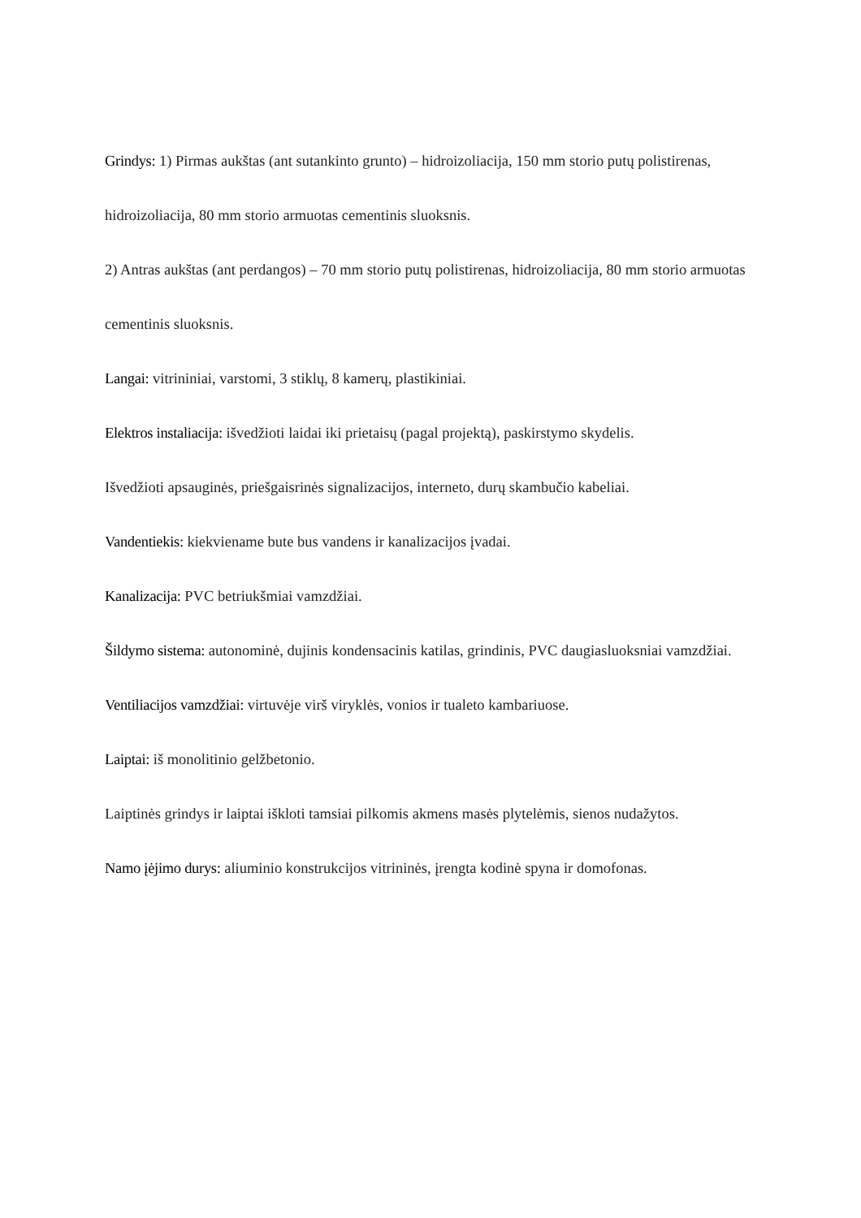Grindys: 1) Pirmas aukštas (ant sutankinto grunto) – hidroizoliacija, 150 mm storio putų polistirenas, hidroizoliacija, 80 mm storio armuotas cementinis sluoksnis.
2) Antras aukštas (ant perdangos) – 70 mm storio putų polistirenas, hidroizoliacija, 80 mm storio armuotas cementinis sluoksnis.
Langai: vitrininiai, varstomi, 3 stiklų, 8 kamerų, plastikiniai.
Elektros instaliacija: išvedžioti laidai iki prietaisų (pagal projektą), paskirstymo skydelis.
Išvedžioti apsauginės, priešgaisrinės signalizacijos, interneto, durų skambučio kabeliai.
Vandentiekis: kiekviename bute bus vandens ir kanalizacijos įvadai.
Kanalizacija: PVC betriukšmiai vamzdžiai.
Šildymo sistema: autonominė, dujinis kondensacinis katilas, grindinis, PVC daugiasluoksniai vamzdžiai.
Ventiliacijos vamzdžiai: virtuvėje virš viryklės, vonios ir tualeto kambariuose.
Laiptai: iš monolitinio gelžbetonio.
Laiptinės grindys ir laiptai iškloti tamsiai pilkomis akmens masės plytelėmis, sienos nudažytos.
Namo įėjimo durys: aliuminio konstrukcijos vitrininės, įrengta kodinė spyna ir domofonas.